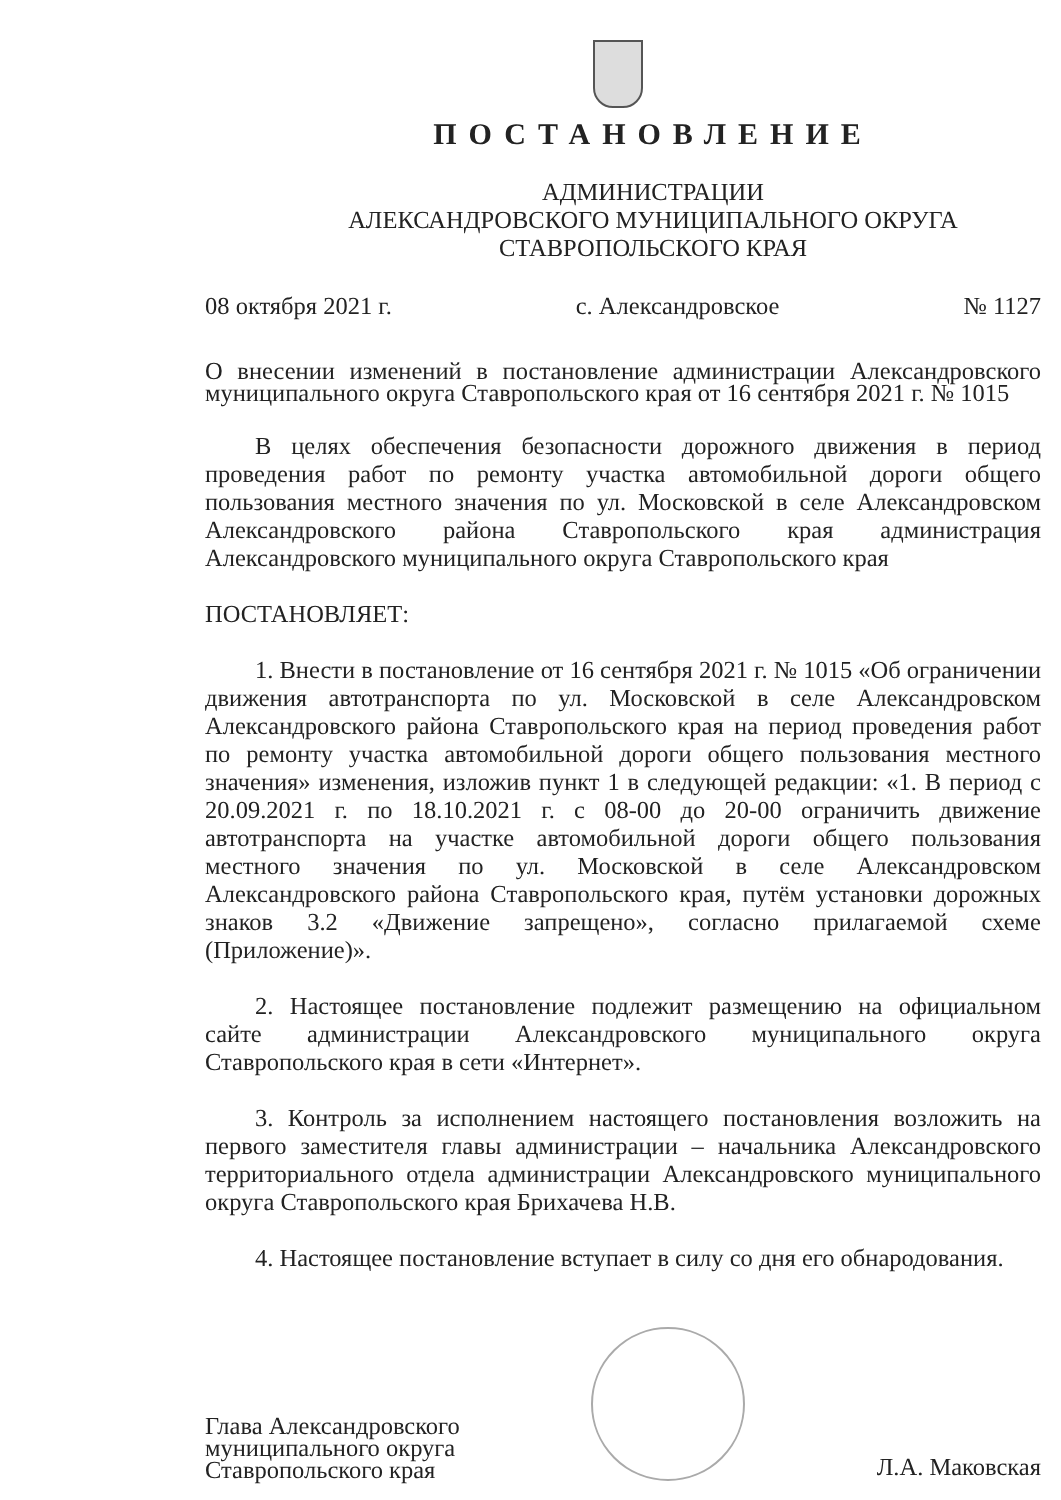ПОСТАНОВЛЕНИЕ
АДМИНИСТРАЦИИ
АЛЕКСАНДРОВСКОГО МУНИЦИПАЛЬНОГО ОКРУГА
СТАВРОПОЛЬСКОГО КРАЯ
08 октября 2021 г. с. Александровское № 1127
О внесении изменений в постановление администрации Александровского муниципального округа Ставропольского края от 16 сентября 2021 г. № 1015
В целях обеспечения безопасности дорожного движения в период проведения работ по ремонту участка автомобильной дороги общего пользования местного значения по ул. Московской в селе Александровском Александровского района Ставропольского края администрация Александровского муниципального округа Ставропольского края
ПОСТАНОВЛЯЕТ:
1. Внести в постановление от 16 сентября 2021 г. № 1015 «Об ограничении движения автотранспорта по ул. Московской в селе Александровском Александровского района Ставропольского края на период проведения работ по ремонту участка автомобильной дороги общего пользования местного значения» изменения, изложив пункт 1 в следующей редакции: «1. В период с 20.09.2021 г. по 18.10.2021 г. с 08-00 до 20-00 ограничить движение автотранспорта на участке автомобильной дороги общего пользования местного значения по ул. Московской в селе Александровском Александровского района Ставропольского края, путём установки дорожных знаков 3.2 «Движение запрещено», согласно прилагаемой схеме (Приложение)».
2. Настоящее постановление подлежит размещению на официальном сайте администрации Александровского муниципального округа Ставропольского края в сети «Интернет».
3. Контроль за исполнением настоящего постановления возложить на первого заместителя главы администрации – начальника Александровского территориального отдела администрации Александровского муниципального округа Ставропольского края Брихачева Н.В.
4. Настоящее постановление вступает в силу со дня его обнародования.
Глава Александровского
муниципального округа
Ставропольского края
Л.А. Маковская